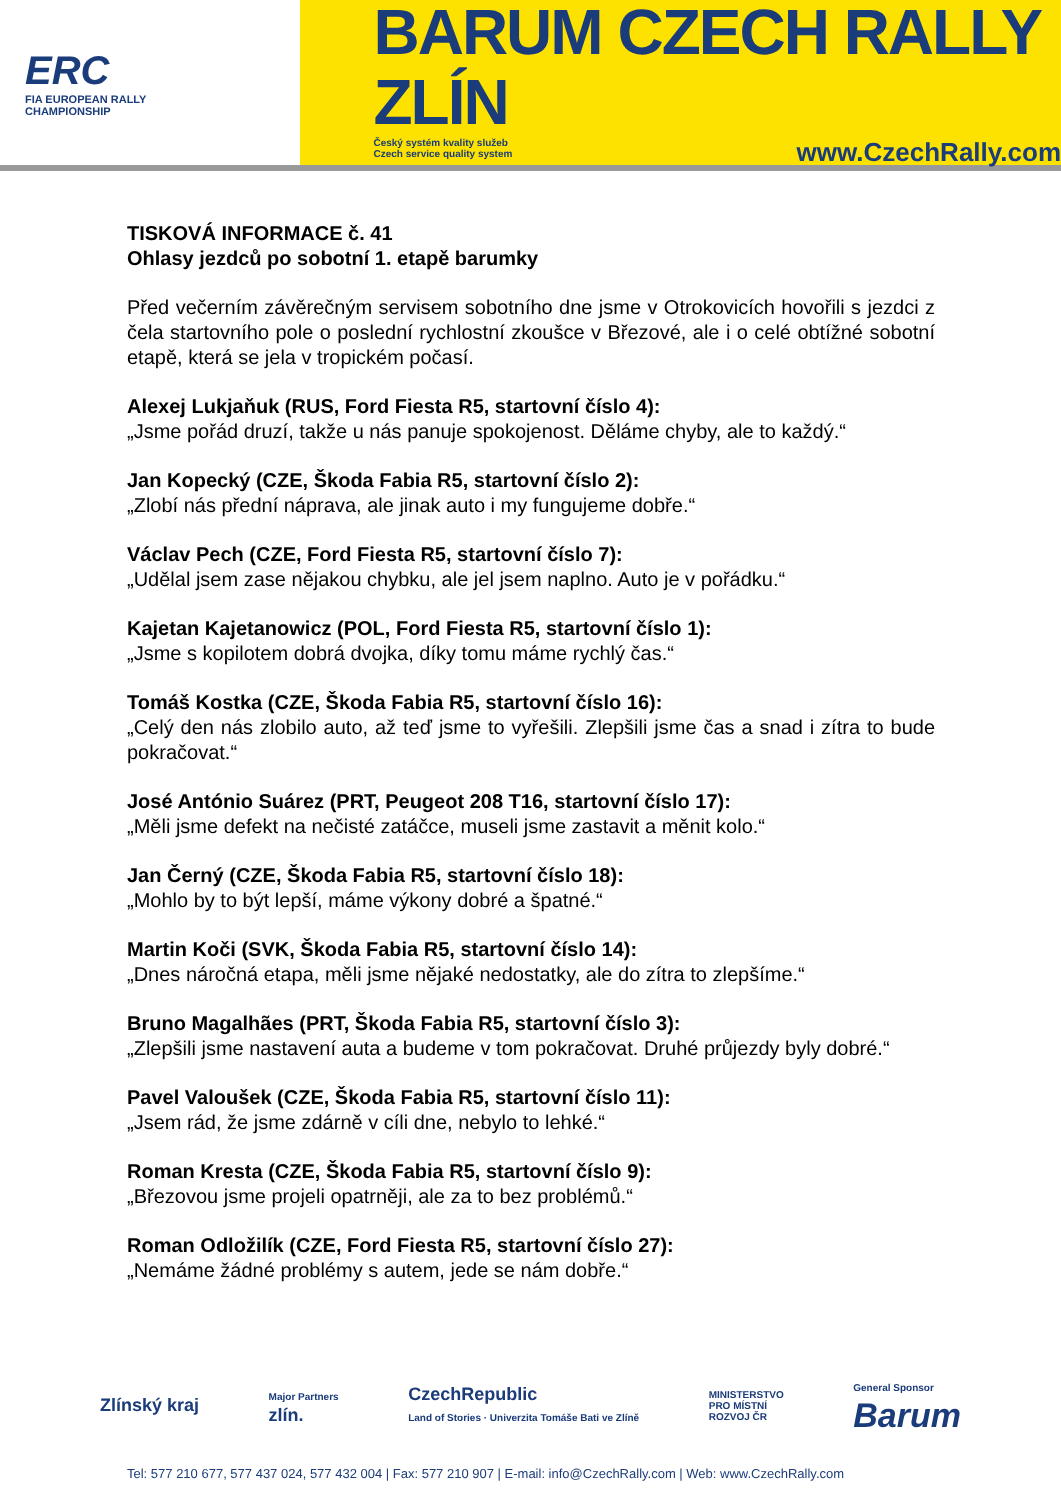ERC
FIA EUROPEAN RALLY
CHAMPIONSHIP
BARUM CZECH RALLY ZLÍN
Český systém kvality služeb
Czech service quality system www.CzechRally.com
TISKOVÁ INFORMACE č. 41
Ohlasy jezdců po sobotní 1. etapě barumky
Před večerním závěrečným servisem sobotního dne jsme v Otrokovicích hovořili s jezdci z čela startovního pole o poslední rychlostní zkoušce v Březové, ale i o celé obtížné sobotní etapě, která se jela v tropickém počasí.
Alexej Lukjaňuk (RUS, Ford Fiesta R5, startovní číslo 4):
„Jsme pořád druzí, takže u nás panuje spokojenost. Děláme chyby, ale to každý.“
Jan Kopecký (CZE, Škoda Fabia R5, startovní číslo 2):
„Zlobí nás přední náprava, ale jinak auto i my fungujeme dobře.“
Václav Pech (CZE, Ford Fiesta R5, startovní číslo 7):
„Udělal jsem zase nějakou chybku, ale jel jsem naplno. Auto je v pořádku.“
Kajetan Kajetanowicz (POL, Ford Fiesta R5, startovní číslo 1):
„Jsme s kopilotem dobrá dvojka, díky tomu máme rychlý čas.“
Tomáš Kostka (CZE, Škoda Fabia R5, startovní číslo 16):
„Celý den nás zlobilo auto, až teď jsme to vyřešili. Zlepšili jsme čas a snad i zítra to bude pokračovat.“
José António Suárez (PRT, Peugeot 208 T16, startovní číslo 17):
„Měli jsme defekt na nečisté zatáčce, museli jsme zastavit a měnit kolo.“
Jan Černý (CZE, Škoda Fabia R5, startovní číslo 18):
„Mohlo by to být lepší, máme výkony dobré a špatné.“
Martin Koči (SVK, Škoda Fabia R5, startovní číslo 14):
„Dnes náročná etapa, měli jsme nějaké nedostatky, ale do zítra to zlepšíme.“
Bruno Magalhães (PRT, Škoda Fabia R5, startovní číslo 3):
„Zlepšili jsme nastavení auta a budeme v tom pokračovat. Druhé průjezdy byly dobré.“
Pavel Valoušek (CZE, Škoda Fabia R5, startovní číslo 11):
„Jsem rád, že jsme zdárně v cíli dne, nebylo to lehké.“
Roman Kresta (CZE, Škoda Fabia R5, startovní číslo 9):
„Březovou jsme projeli opatrněji, ale za to bez problémů.“
Roman Odložilík (CZE, Ford Fiesta R5, startovní číslo 27):
„Nemáme žádné problémy s autem, jede se nám dobře.“
Zlínský kraj Major Partners
zlín. CzechRepublic
Land of Stories · Univerzita Tomáše Bati ve Zlíně MINISTERSTVO
PRO MÍSTNÍ
ROZVOJ ČR General Sponsor
Barum
Tel: 577 210 677, 577 437 024, 577 432 004 | Fax: 577 210 907 | E-mail: info@CzechRally.com | Web: www.CzechRally.com